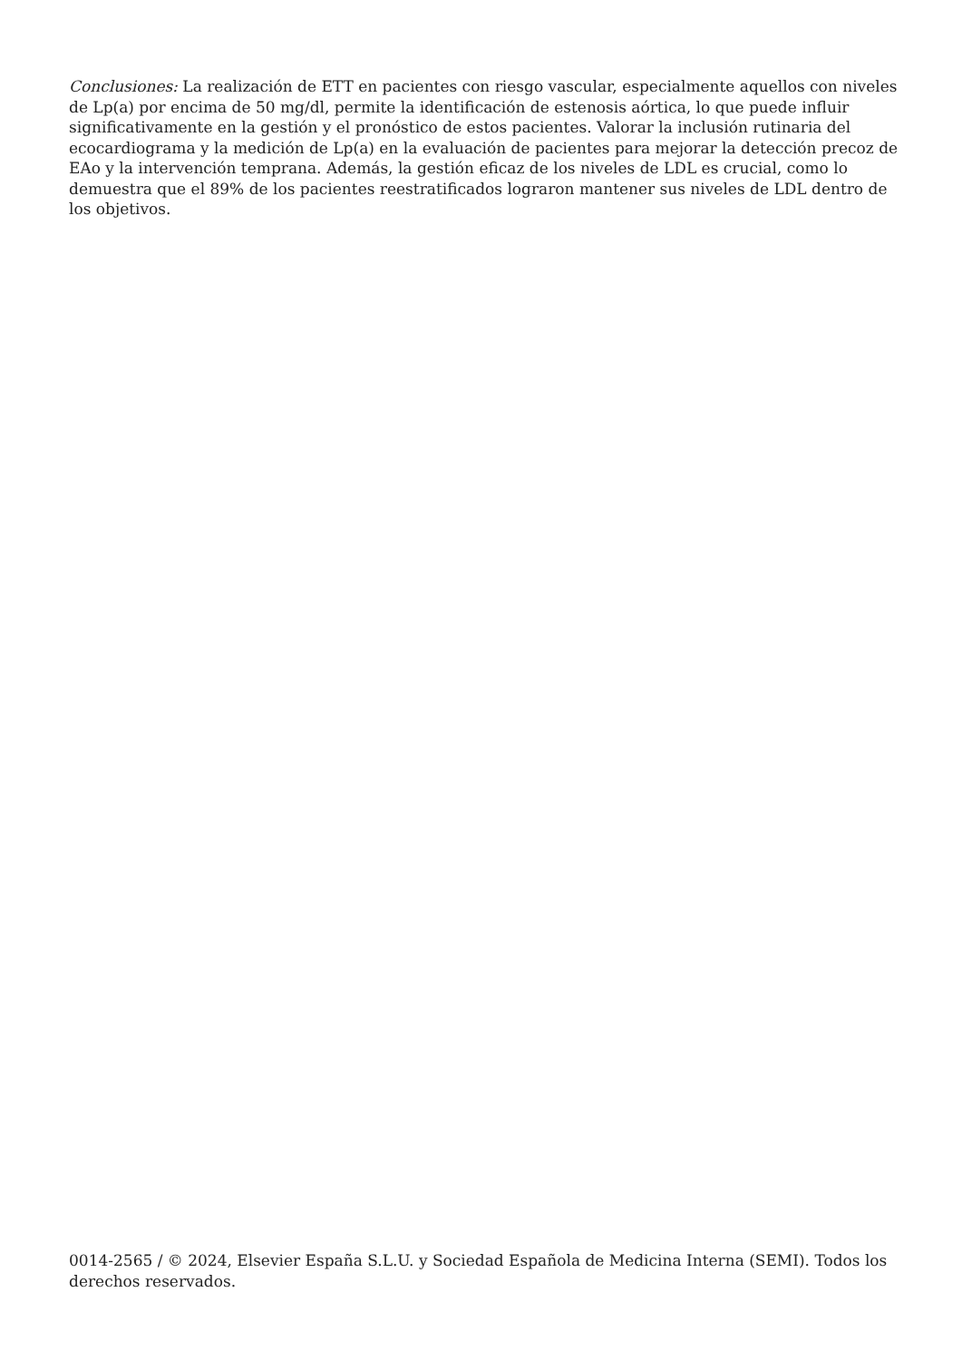Conclusiones: La realización de ETT en pacientes con riesgo vascular, especialmente aquellos con niveles de Lp(a) por encima de 50 mg/dl, permite la identificación de estenosis aórtica, lo que puede influir significativamente en la gestión y el pronóstico de estos pacientes. Valorar la inclusión rutinaria del ecocardiograma y la medición de Lp(a) en la evaluación de pacientes para mejorar la detección precoz de EAo y la intervención temprana. Además, la gestión eficaz de los niveles de LDL es crucial, como lo demuestra que el 89% de los pacientes reestratificados lograron mantener sus niveles de LDL dentro de los objetivos.
0014-2565 / © 2024, Elsevier España S.L.U. y Sociedad Española de Medicina Interna (SEMI). Todos los derechos reservados.